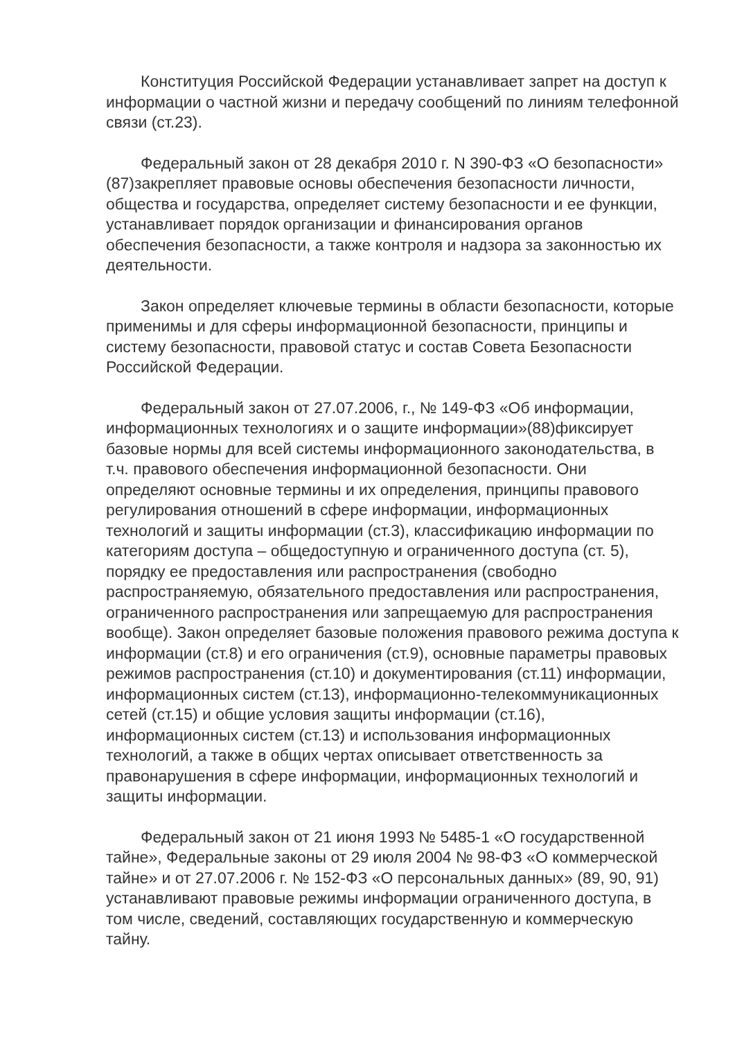Конституция Российской Федерации устанавливает запрет на доступ к информации о частной жизни и передачу сообщений по линиям телефонной связи (ст.23).
Федеральный закон от 28 декабря 2010 г. N 390-ФЗ «О безопасности» (87)закрепляет правовые основы обеспечения безопасности личности, общества и государства, определяет систему безопасности и ее функции, устанавливает порядок организации и финансирования органов обеспечения безопасности, а также контроля и надзора за законностью их деятельности.
Закон определяет ключевые термины в области безопасности, которые применимы и для сферы информационной безопасности, принципы и систему безопасности, правовой статус и состав Совета Безопасности Российской Федерации.
Федеральный закон от 27.07.2006, г., № 149-ФЗ «Об информации, информационных технологиях и о защите информации»(88)фиксирует базовые нормы для всей системы информационного законодательства, в т.ч. правового обеспечения информационной безопасности. Они определяют основные термины и их определения, принципы правового регулирования отношений в сфере информации, информационных технологий и защиты информации (ст.3), классификацию информации по категориям доступа – общедоступную и ограниченного доступа (ст. 5), порядку ее предоставления или распространения (свободно распространяемую, обязательного предоставления или распространения, ограниченного распространения или запрещаемую для распространения вообще). Закон определяет базовые положения правового режима доступа к информации (ст.8) и его ограничения (ст.9), основные параметры правовых режимов распространения (ст.10) и документирования (ст.11) информации, информационных систем (ст.13), информационно-телекоммуникационных сетей (ст.15) и общие условия защиты информации (ст.16), информационных систем (ст.13) и использования информационных технологий, а также в общих чертах описывает ответственность за правонарушения в сфере информации, информационных технологий и защиты информации.
Федеральный закон от 21 июня 1993 № 5485-1 «О государственной тайне», Федеральные законы от 29 июля 2004 № 98-ФЗ «О коммерческой тайне» и от 27.07.2006 г. № 152-ФЗ «О персональных данных» (89, 90, 91) устанавливают правовые режимы информации ограниченного доступа, в том числе, сведений, составляющих государственную и коммерческую тайну.